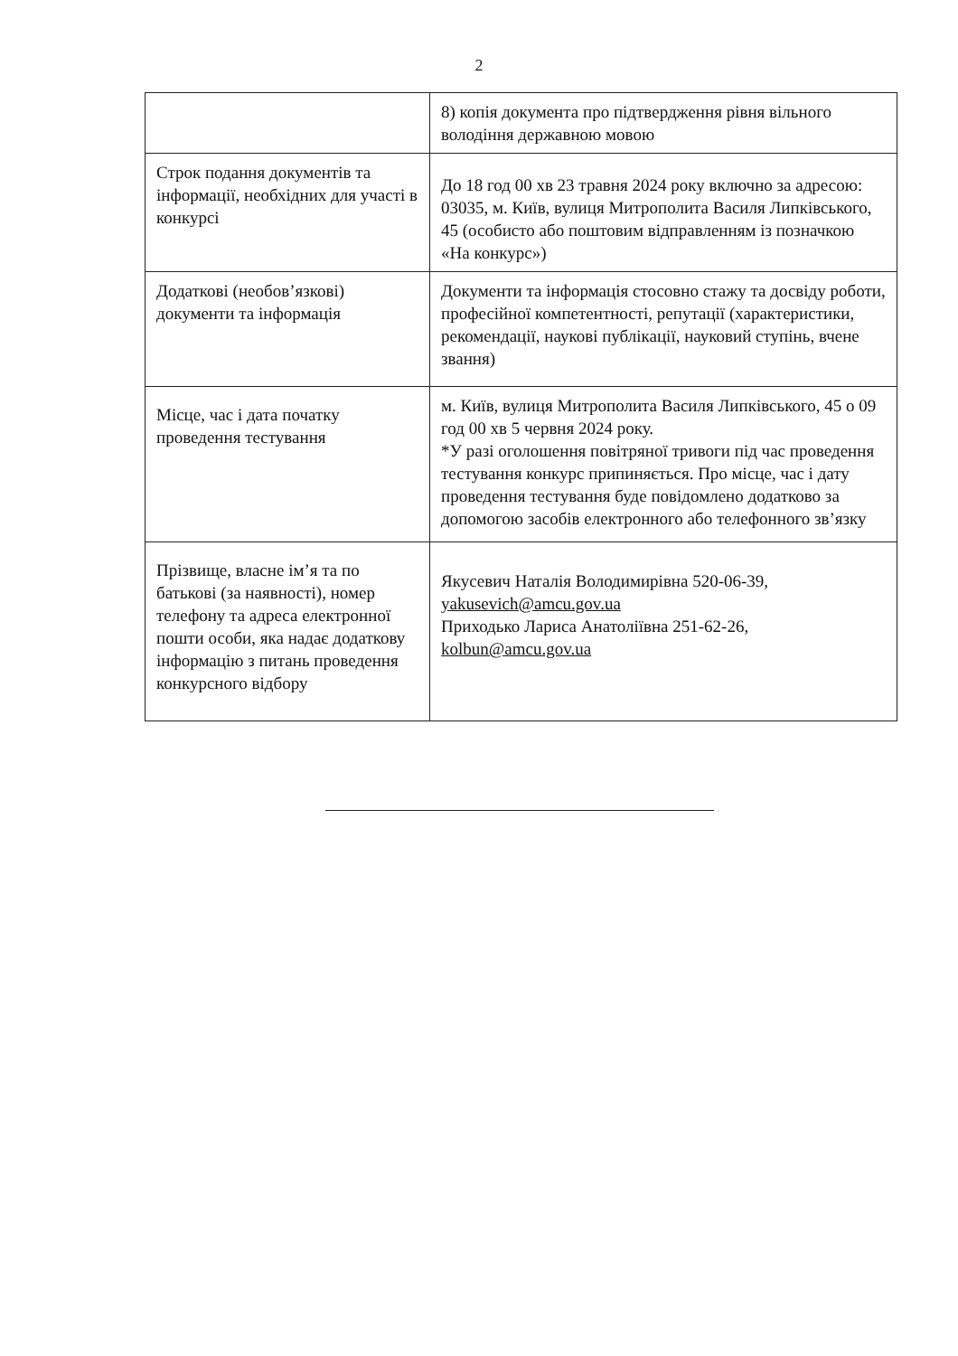2
| | 8) копія документа про підтвердження рівня вільного володіння державною мовою |
| Строк подання документів та інформації, необхідних для участі в конкурсі | До 18 год 00 хв 23 травня 2024 року включно за адресою: 03035, м. Київ, вулиця Митрополита Василя Липківського, 45 (особисто або поштовим відправленням із позначкою «На конкурс») |
| Додаткові (необов’язкові) документи та інформація | Документи та інформація стосовно стажу та досвіду роботи, професійної компетентності, репутації (характеристики, рекомендації, наукові публікації, науковий ступінь, вчене звання) |
| Місце, час і дата початку проведення тестування | м. Київ, вулиця Митрополита Василя Липківського, 45 о 09 год 00 хв 5 червня 2024 року. *У разі оголошення повітряної тривоги під час проведення тестування конкурс припиняється. Про місце, час і дату проведення тестування буде повідомлено додатково за допомогою засобів електронного або телефонного зв’язку |
| Прізвище, власне ім’я та по батькові (за наявності), номер телефону та адреса електронної пошти особи, яка надає додаткову інформацію з питань проведення конкурсного відбору | Якусевич Наталія Володимирівна 520-06-39, yakusevich@amcu.gov.ua Приходько Лариса Анатоліївна 251-62-26, kolbun@amcu.gov.ua |